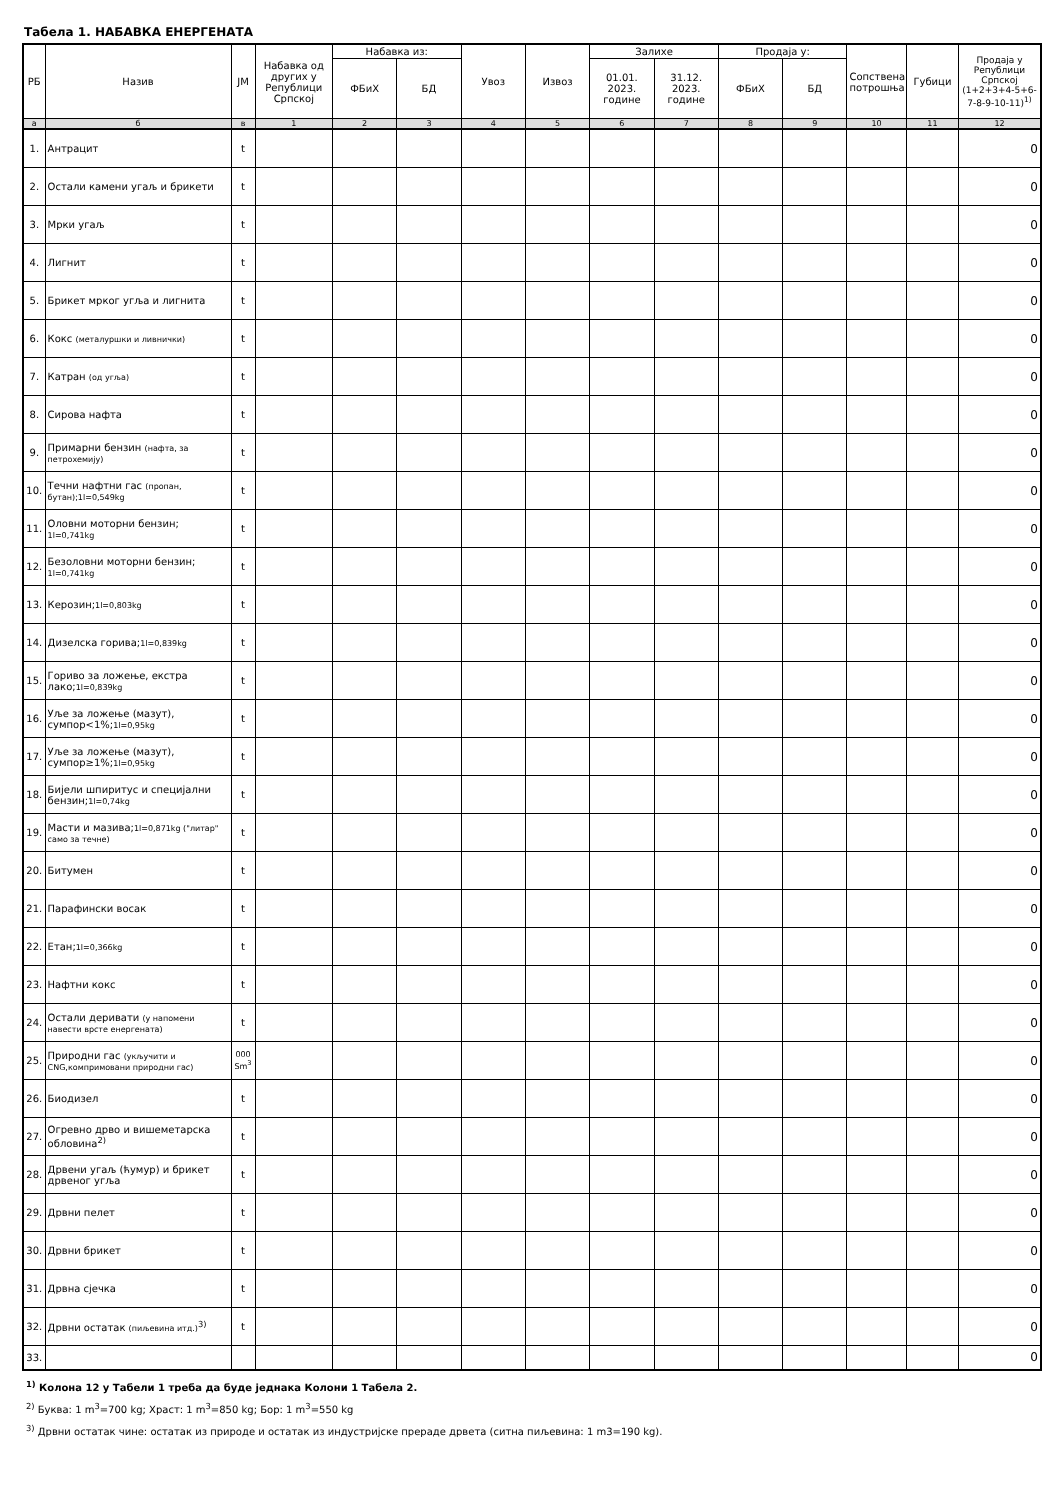Табела 1. НАБАВКА ЕНЕРГЕНАТА
| РБ | Назив | ЈМ | Набавка од других у Републици Српској | Набавка из: | | Увоз | Извоз | Залихе | | Продаја у: | | Сопствена потрошња | Губици | Продаја у Републици Српској (1+2+3+4-5+6-7-8-9-10-11)<sup>1)</sup> |
| --- | --- | --- | --- | --- | --- | --- | --- | --- | --- | --- | --- | --- | --- | --- |
| | | | | ФБиХ | БД | | | 01.01. 2023. године | 31.12. 2023. године | ФБиХ | БД | | | |
| а | б | в | 1 | 2 | 3 | 4 | 5 | 6 | 7 | 8 | 9 | 10 | 11 | 12 |
| 1. | Антрацит | t | | | | | | | | | | | | 0 |
| 2. | Остали камени угаљ и брикети | t | | | | | | | | | | | | 0 |
| 3. | Мрки угаљ | t | | | | | | | | | | | | 0 |
| 4. | Лигнит | t | | | | | | | | | | | | 0 |
| 5. | Брикет мрког угља и лигнита | t | | | | | | | | | | | | 0 |
| 6. | Кокс (металуршки и ливнички) | t | | | | | | | | | | | | 0 |
| 7. | Катран (од угља) | t | | | | | | | | | | | | 0 |
| 8. | Сирова нафта | t | | | | | | | | | | | | 0 |
| 9. | Примарни бензин (нафта, за петрохемију) | t | | | | | | | | | | | | 0 |
| 10. | Течни нафтни гас (пропан, бутан);1l=0,549kg | t | | | | | | | | | | | | 0 |
| 11. | Оловни моторни бензин; 1l=0,741kg | t | | | | | | | | | | | | 0 |
| 12. | Безоловни моторни бензин; 1l=0,741kg | t | | | | | | | | | | | | 0 |
| 13. | Керозин; 1l=0,803kg | t | | | | | | | | | | | | 0 |
| 14. | Дизелска горива; 1l=0,839kg | t | | | | | | | | | | | | 0 |
| 15. | Гориво за ложење, екстра лако; 1l=0,839kg | t | | | | | | | | | | | | 0 |
| 16. | Уље за ложење (мазут), сумпор<1%; 1l=0,95kg | t | | | | | | | | | | | | 0 |
| 17. | Уље за ложење (мазут), сумпор≥1%; 1l=0,95kg | t | | | | | | | | | | | | 0 |
| 18. | Бијели шпиритус и специјални бензин; 1l=0,74kg | t | | | | | | | | | | | | 0 |
| 19. | Масти и мазива; 1l=0,871kg ("литар" само за течне) | t | | | | | | | | | | | | 0 |
| 20. | Битумен | t | | | | | | | | | | | | 0 |
| 21. | Парафински восак | t | | | | | | | | | | | | 0 |
| 22. | Етан; 1l=0,366kg | t | | | | | | | | | | | | 0 |
| 23. | Нафтни кокс | t | | | | | | | | | | | | 0 |
| 24. | Остали деривати (у напомени навести врсте енергената) | t | | | | | | | | | | | | 0 |
| 25. | Природни гас (укључити и CNG,компримовани природни гас) | 000 Sm<sup>3</sup> | | | | | | | | | | | | 0 |
| 26. | Биодизел | t | | | | | | | | | | | | 0 |
| 27. | Огревно дрво и вишеметарска обловина<sup>2)</sup> | t | | | | | | | | | | | | 0 |
| 28. | Дрвени угаљ (ћумур) и брикет дрвеног угља | t | | | | | | | | | | | | 0 |
| 29. | Дрвни пелет | t | | | | | | | | | | | | 0 |
| 30. | Дрвни брикет | t | | | | | | | | | | | | 0 |
| 31. | Дрвна сјечка | t | | | | | | | | | | | | 0 |
| 32. | Дрвни остатак (пиљевина итд.)<sup>3)</sup> | t | | | | | | | | | | | | 0 |
| 33. | | | | | | | | | | | | | | 0 |
<sup>1)</sup> Колона 12 у Табели 1 треба да буде једнака Колони 1 Табела 2.
<sup>2)</sup> Буква: 1 m<sup>3</sup>=700 kg; Храст: 1 m<sup>3</sup>=850 kg; Бор: 1 m<sup>3</sup>=550 kg
<sup>3)</sup> Дрвни остатак чине: остатак из природе и остатак из индустријске прераде дрвета (ситна пиљевина: 1 m3=190 kg).